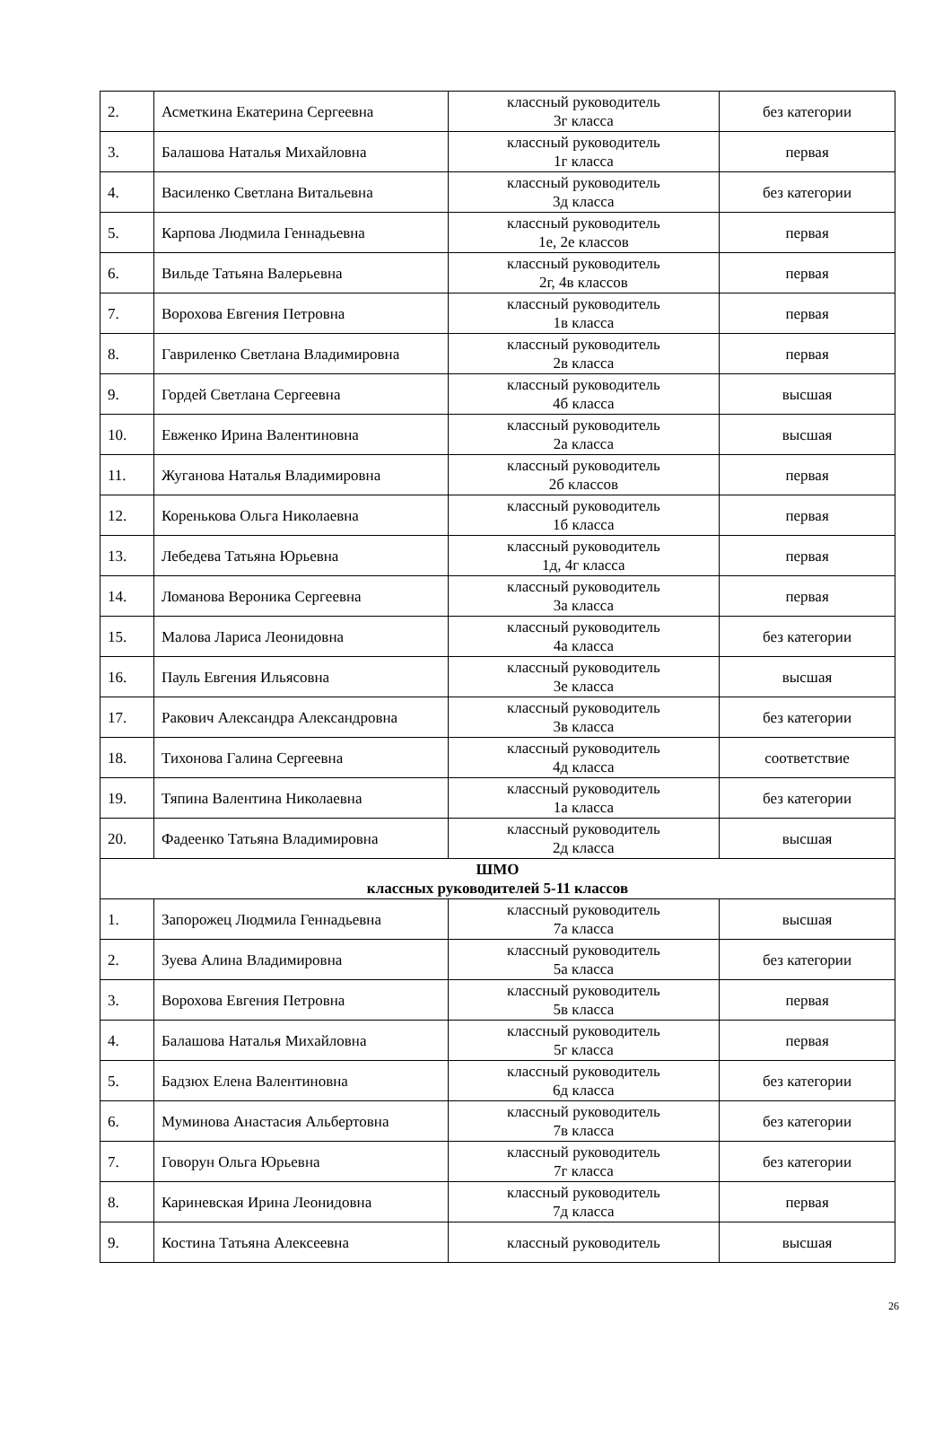| 2. | Асметкина Екатерина Сергеевна | классный руководитель 3г класса | без категории |
| 3. | Балашова Наталья Михайловна | классный руководитель 1г класса | первая |
| 4. | Василенко Светлана Витальевна | классный руководитель 3д класса | без категории |
| 5. | Карпова Людмила Геннадьевна | классный руководитель 1е, 2е классов | первая |
| 6. | Вильде Татьяна Валерьевна | классный руководитель 2г, 4в классов | первая |
| 7. | Ворохова Евгения Петровна | классный руководитель 1в класса | первая |
| 8. | Гавриленко Светлана Владимировна | классный руководитель 2в класса | первая |
| 9. | Гордей Светлана Сергеевна | классный руководитель 4б класса | высшая |
| 10. | Евженко Ирина Валентиновна | классный руководитель 2а класса | высшая |
| 11. | Жуганова Наталья Владимировна | классный руководитель 2б классов | первая |
| 12. | Коренькова Ольга Николаевна | классный руководитель 1б класса | первая |
| 13. | Лебедева Татьяна Юрьевна | классный руководитель 1д, 4г класса | первая |
| 14. | Ломанова Вероника Сергеевна | классный руководитель 3а класса | первая |
| 15. | Малова Лариса Леонидовна | классный руководитель 4а класса | без категории |
| 16. | Пауль Евгения Ильясовна | классный руководитель 3е класса | высшая |
| 17. | Ракович Александра Александровна | классный руководитель 3в класса | без категории |
| 18. | Тихонова Галина Сергеевна | классный руководитель 4д класса | соответствие |
| 19. | Тяпина Валентина Николаевна | классный руководитель 1а класса | без категории |
| 20. | Фадеенко Татьяна Владимировна | классный руководитель 2д класса | высшая |
| ШМО классных руководителей 5-11 классов | | | |
| 1. | Запорожец Людмила Геннадьевна | классный руководитель 7а класса | высшая |
| 2. | Зуева Алина Владимировна | классный руководитель 5а класса | без категории |
| 3. | Ворохова Евгения Петровна | классный руководитель 5в класса | первая |
| 4. | Балашова Наталья Михайловна | классный руководитель 5г класса | первая |
| 5. | Бадзюх Елена Валентиновна | классный руководитель 6д класса | без категории |
| 6. | Муминова Анастасия Альбертовна | классный руководитель 7в класса | без категории |
| 7. | Говорун Ольга Юрьевна | классный руководитель 7г класса | без категории |
| 8. | Кариневская Ирина Леонидовна | классный руководитель 7д класса | первая |
| 9. | Костина Татьяна Алексеевна | классный руководитель | высшая |
26